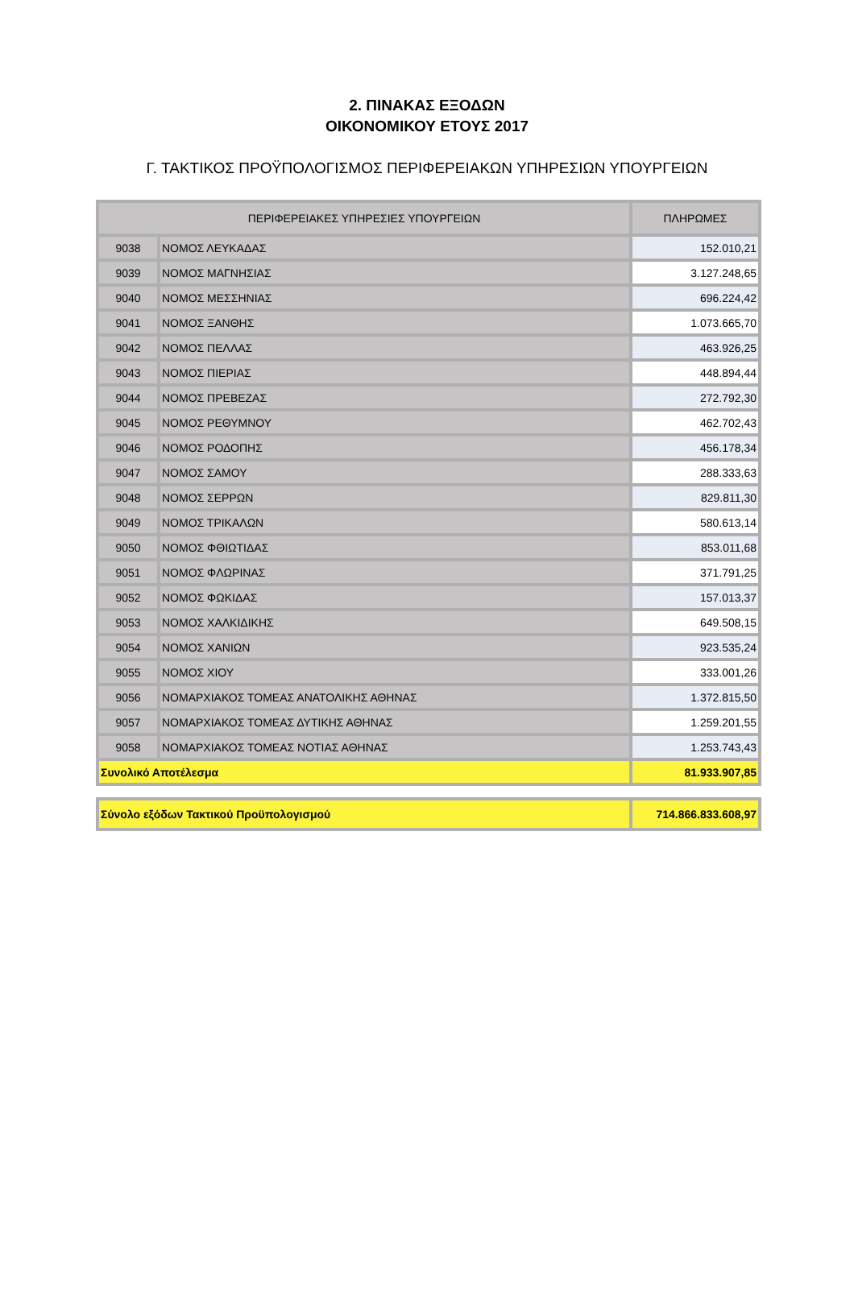2. ΠΙΝΑΚΑΣ ΕΞΟΔΩΝ
ΟΙΚΟΝΟΜΙΚΟΥ ΕΤΟΥΣ 2017
Γ. ΤΑΚΤΙΚΟΣ ΠΡΟΫΠΟΛΟΓΙΣΜΟΣ ΠΕΡΙΦΕΡΕΙΑΚΩΝ ΥΠΗΡΕΣΙΩΝ ΥΠΟΥΡΓΕΙΩΝ
| ΠΕΡΙΦΕΡΕΙΑΚΕΣ ΥΠΗΡΕΣΙΕΣ ΥΠΟΥΡΓΕΙΩΝ | | ΠΛΗΡΩΜΕΣ |
| --- | --- | --- |
| 9038 | ΝΟΜΟΣ ΛΕΥΚΑΔΑΣ | 152.010,21 |
| 9039 | ΝΟΜΟΣ ΜΑΓΝΗΣΙΑΣ | 3.127.248,65 |
| 9040 | ΝΟΜΟΣ ΜΕΣΣΗΝΙΑΣ | 696.224,42 |
| 9041 | ΝΟΜΟΣ ΞΑΝΘΗΣ | 1.073.665,70 |
| 9042 | ΝΟΜΟΣ ΠΕΛΛΑΣ | 463.926,25 |
| 9043 | ΝΟΜΟΣ ΠΙΕΡΙΑΣ | 448.894,44 |
| 9044 | ΝΟΜΟΣ ΠΡΕΒΕΖΑΣ | 272.792,30 |
| 9045 | ΝΟΜΟΣ ΡΕΘΥΜΝΟΥ | 462.702,43 |
| 9046 | ΝΟΜΟΣ ΡΟΔΟΠΗΣ | 456.178,34 |
| 9047 | ΝΟΜΟΣ ΣΑΜΟΥ | 288.333,63 |
| 9048 | ΝΟΜΟΣ ΣΕΡΡΩΝ | 829.811,30 |
| 9049 | ΝΟΜΟΣ ΤΡΙΚΑΛΩΝ | 580.613,14 |
| 9050 | ΝΟΜΟΣ ΦΘΙΩΤΙΔΑΣ | 853.011,68 |
| 9051 | ΝΟΜΟΣ ΦΛΩΡΙΝΑΣ | 371.791,25 |
| 9052 | ΝΟΜΟΣ ΦΩΚΙΔΑΣ | 157.013,37 |
| 9053 | ΝΟΜΟΣ ΧΑΛΚΙΔΙΚΗΣ | 649.508,15 |
| 9054 | ΝΟΜΟΣ ΧΑΝΙΩΝ | 923.535,24 |
| 9055 | ΝΟΜΟΣ ΧΙΟΥ | 333.001,26 |
| 9056 | ΝΟΜΑΡΧΙΑΚΟΣ ΤΟΜΕΑΣ ΑΝΑΤΟΛΙΚΗΣ ΑΘΗΝΑΣ | 1.372.815,50 |
| 9057 | ΝΟΜΑΡΧΙΑΚΟΣ ΤΟΜΕΑΣ ΔΥΤΙΚΗΣ ΑΘΗΝΑΣ | 1.259.201,55 |
| 9058 | ΝΟΜΑΡΧΙΑΚΟΣ ΤΟΜΕΑΣ ΝΟΤΙΑΣ ΑΘΗΝΑΣ | 1.253.743,43 |
| Συνολικό Αποτέλεσμα | | 81.933.907,85 |
| Σύνολο εξόδων Τακτικού Προϋπολογισμού | 714.866.833.608,97 |